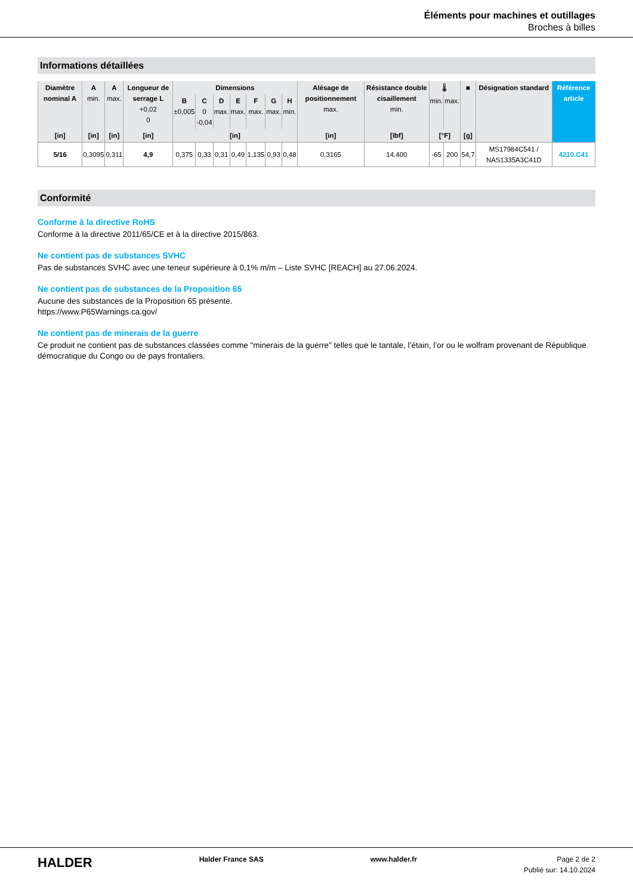Éléments pour machines et outillages
Broches à billes
Informations détaillées
| Diamètre nominal A | A min. | A max. | Longueur de serrage L +0,02 0 | Dimensions | | | | | | | Alésage de positionnement max. | Résistance double cisaillement min. | 🌡 | | ■ | Désignation standard | Référence article |
| --- | --- | --- | --- | --- | --- | --- | --- | --- | --- | --- | --- | --- | --- | --- | --- | --- | --- |
| | | | | B ±0,005 | C 0 -0,04 | D max. | E max. | F max. | G max. | H min. | | | min. | max. | | | |
| [in] | [in] | [in] | [in] | [in] | | | | | | | [in] | [lbf] | [°F] | | [g] | | |
| 5/16 | 0,3095 | 0,311 | 4,9 | 0,375 | 0,33 | 0,31 | 0,49 | 1,135 | 0,93 | 0,48 | 0,3165 | 14.400 | -65 | 200 | 54,7 | MS17984C541 / NAS1335A3C41D | 4210.C41 |
Conformité
Conforme à la directive RoHS
Conforme à la directive 2011/65/CE et à la directive 2015/863.
Ne contient pas de substances SVHC
Pas de substances SVHC avec une teneur supérieure à 0,1% m/m – Liste SVHC [REACH] au 27.06.2024.
Ne contient pas de substances de la Proposition 65
Aucune des substances de la Proposition 65 présente.
https://www.P65Warnings.ca.gov/
Ne contient pas de minerais de la guerre
Ce produit ne contient pas de substances classées comme "minerais de la guerre" telles que le tantale, l’étain, l’or ou le wolfram provenant de République démocratique du Congo ou de pays frontaliers.
HALDER
Halder France SAS www.halder.fr Page 2 de 2
Publié sur: 14.10.2024